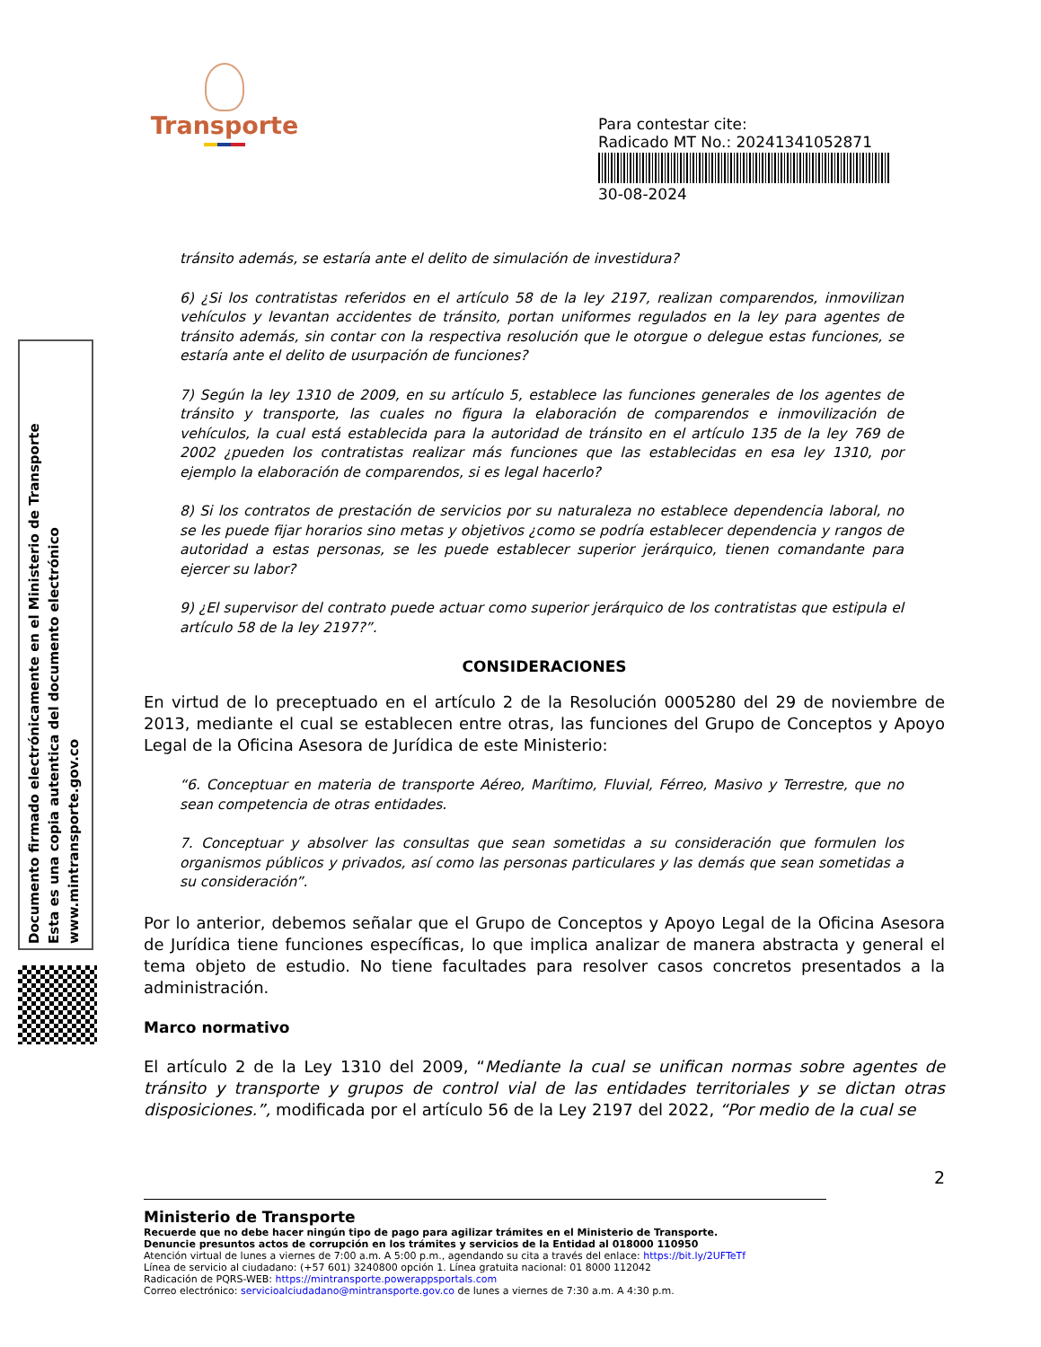Transporte
Para contestar cite:
Radicado MT No.: 20241341052871
30-08-2024
Documento firmado electrónicamente en el Ministerio de Transporte
Esta es una copia autentica del documento electrónico
www.mintransporte.gov.co
tránsito además, se estaría ante el delito de simulación de investidura?
6) ¿Si los contratistas referidos en el artículo 58 de la ley 2197, realizan comparendos, inmovilizan vehículos y levantan accidentes de tránsito, portan uniformes regulados en la ley para agentes de tránsito además, sin contar con la respectiva resolución que le otorgue o delegue estas funciones, se estaría ante el delito de usurpación de funciones?
7) Según la ley 1310 de 2009, en su artículo 5, establece las funciones generales de los agentes de tránsito y transporte, las cuales no figura la elaboración de comparendos e inmovilización de vehículos, la cual está establecida para la autoridad de tránsito en el artículo 135 de la ley 769 de 2002 ¿pueden los contratistas realizar más funciones que las establecidas en esa ley 1310, por ejemplo la elaboración de comparendos, si es legal hacerlo?
8) Si los contratos de prestación de servicios por su naturaleza no establece dependencia laboral, no se les puede fijar horarios sino metas y objetivos ¿como se podría establecer dependencia y rangos de autoridad a estas personas, se les puede establecer superior jerárquico, tienen comandante para ejercer su labor?
9) ¿El supervisor del contrato puede actuar como superior jerárquico de los contratistas que estipula el artículo 58 de la ley 2197?”.
CONSIDERACIONES
En virtud de lo preceptuado en el artículo 2 de la Resolución 0005280 del 29 de noviembre de 2013, mediante el cual se establecen entre otras, las funciones del Grupo de Conceptos y Apoyo Legal de la Oficina Asesora de Jurídica de este Ministerio:
“6. Conceptuar en materia de transporte Aéreo, Marítimo, Fluvial, Férreo, Masivo y Terrestre, que no sean competencia de otras entidades.
7. Conceptuar y absolver las consultas que sean sometidas a su consideración que formulen los organismos públicos y privados, así como las personas particulares y las demás que sean sometidas a su consideración”.
Por lo anterior, debemos señalar que el Grupo de Conceptos y Apoyo Legal de la Oficina Asesora de Jurídica tiene funciones específicas, lo que implica analizar de manera abstracta y general el tema objeto de estudio. No tiene facultades para resolver casos concretos presentados a la administración.
Marco normativo
El artículo 2 de la Ley 1310 del 2009, “Mediante la cual se unifican normas sobre agentes de tránsito y transporte y grupos de control vial de las entidades territoriales y se dictan otras disposiciones.”, modificada por el artículo 56 de la Ley 2197 del 2022, “Por medio de la cual se
2
Ministerio de Transporte
Recuerde que no debe hacer ningún tipo de pago para agilizar trámites en el Ministerio de Transporte.
Denuncie presuntos actos de corrupción en los trámites y servicios de la Entidad al 018000 110950
Atención virtual de lunes a viernes de 7:00 a.m. A 5:00 p.m., agendando su cita a través del enlace: https://bit.ly/2UFTeTf
Línea de servicio al ciudadano: (+57 601) 3240800 opción 1. Línea gratuita nacional: 01 8000 112042
Radicación de PQRS-WEB: https://mintransporte.powerappsportals.com
Correo electrónico: servicioalciudadano@mintransporte.gov.co de lunes a viernes de 7:30 a.m. A 4:30 p.m.